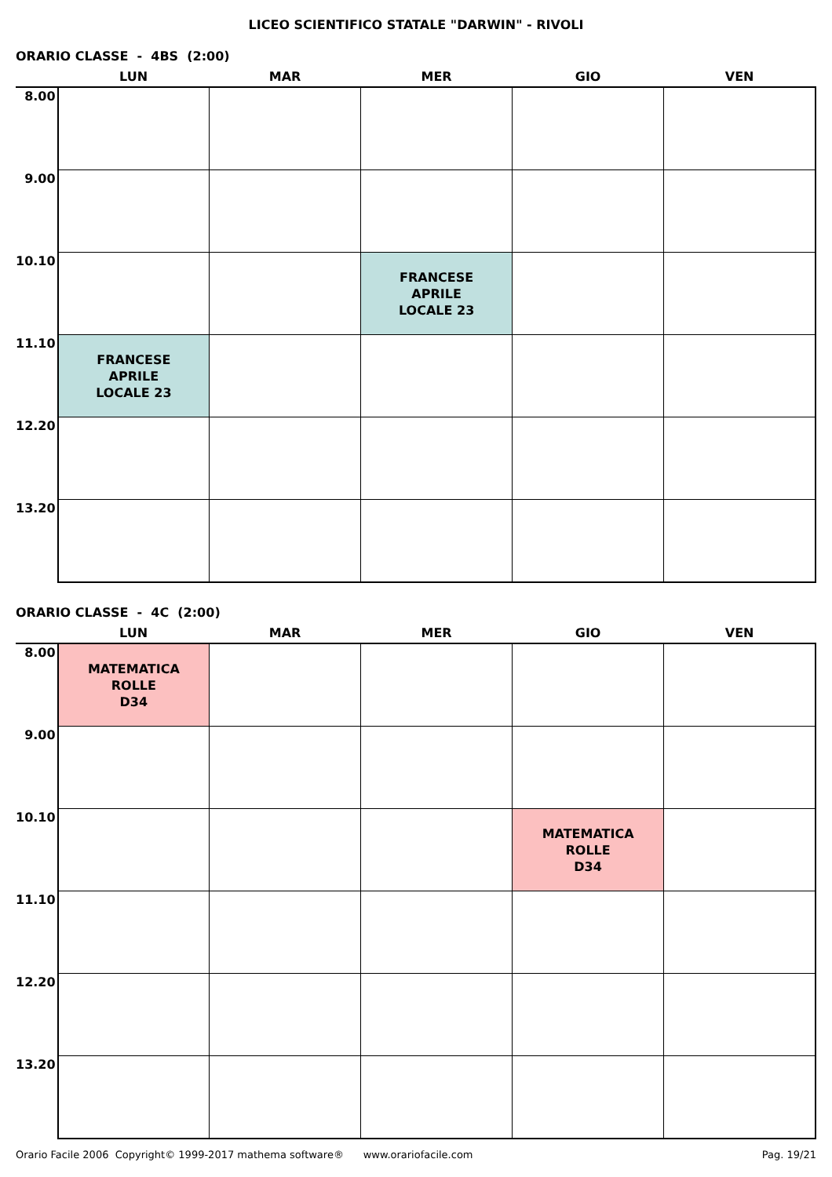LICEO SCIENTIFICO STATALE "DARWIN" - RIVOLI
ORARIO CLASSE - 4BS (2:00)
| | LUN | MAR | MER | GIO | VEN |
| --- | --- | --- | --- | --- | --- |
| 8.00 | | | | | |
| 9.00 | | | | | |
| 10.10 | | | FRANCESE APRILE LOCALE 23 | | |
| 11.10 | FRANCESE APRILE LOCALE 23 | | | | |
| 12.20 | | | | | |
| 13.20 | | | | | |
ORARIO CLASSE - 4C (2:00)
| | LUN | MAR | MER | GIO | VEN |
| --- | --- | --- | --- | --- | --- |
| 8.00 | MATEMATICA ROLLE D34 | | | | |
| 9.00 | | | | | |
| 10.10 | | | | MATEMATICA ROLLE D34 | |
| 11.10 | | | | | |
| 12.20 | | | | | |
| 13.20 | | | | | |
Orario Facile 2006 Copyright© 1999-2017 mathema software® www.orariofacile.com Pag. 19/21